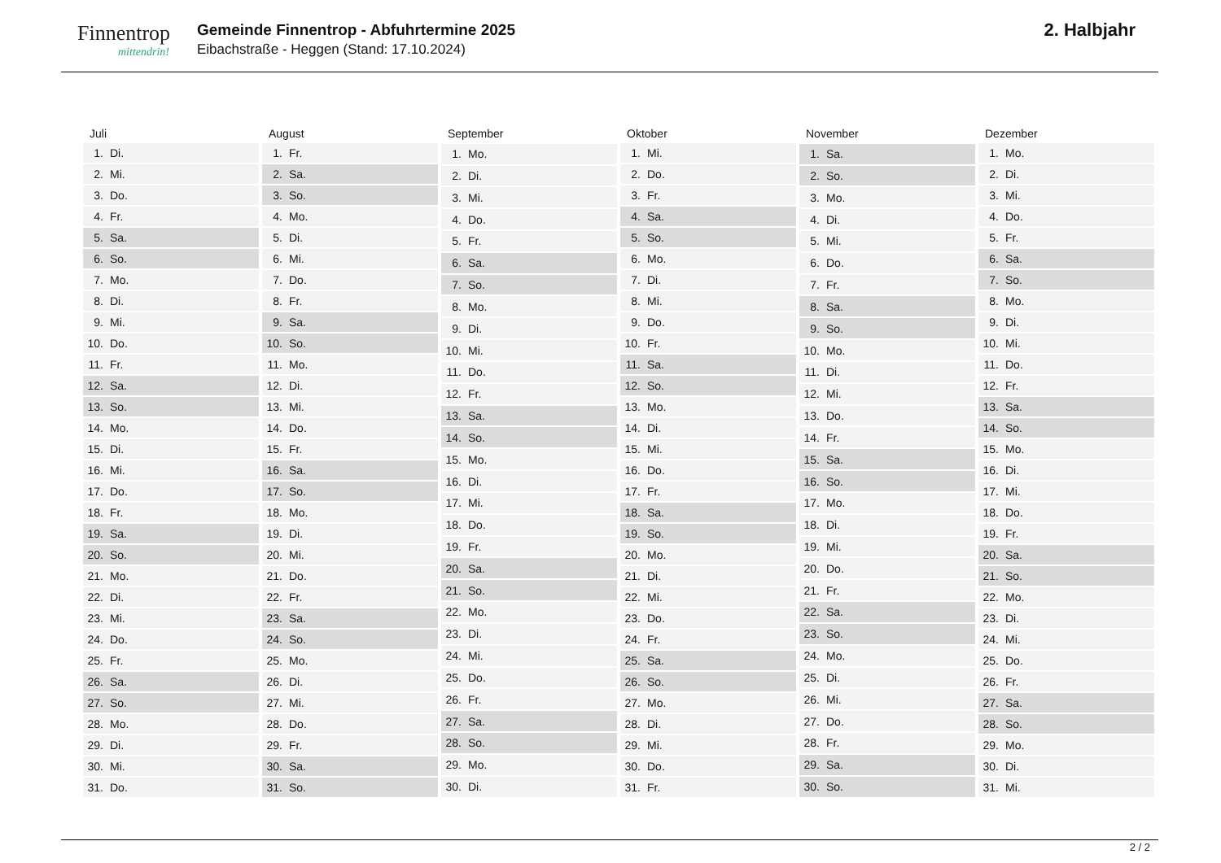Finnentrop
mittendrin!
Gemeinde Finnentrop - Abfuhrtermine 2025
Eibachstraße - Heggen (Stand: 17.10.2024)
2. Halbjahr
| Juli | |
| --- | --- |
| 1. | Di. |
| 2. | Mi. |
| 3. | Do. |
| 4. | Fr. |
| 5. | Sa. |
| 6. | So. |
| 7. | Mo. |
| 8. | Di. |
| 9. | Mi. |
| 10. | Do. |
| 11. | Fr. |
| 12. | Sa. |
| 13. | So. |
| 14. | Mo. |
| 15. | Di. |
| 16. | Mi. |
| 17. | Do. |
| 18. | Fr. |
| 19. | Sa. |
| 20. | So. |
| 21. | Mo. |
| 22. | Di. |
| 23. | Mi. |
| 24. | Do. |
| 25. | Fr. |
| 26. | Sa. |
| 27. | So. |
| 28. | Mo. |
| 29. | Di. |
| 30. | Mi. |
| 31. | Do. |
| August | |
| --- | --- |
| 1. | Fr. |
| 2. | Sa. |
| 3. | So. |
| 4. | Mo. |
| 5. | Di. |
| 6. | Mi. |
| 7. | Do. |
| 8. | Fr. |
| 9. | Sa. |
| 10. | So. |
| 11. | Mo. |
| 12. | Di. |
| 13. | Mi. |
| 14. | Do. |
| 15. | Fr. |
| 16. | Sa. |
| 17. | So. |
| 18. | Mo. |
| 19. | Di. |
| 20. | Mi. |
| 21. | Do. |
| 22. | Fr. |
| 23. | Sa. |
| 24. | So. |
| 25. | Mo. |
| 26. | Di. |
| 27. | Mi. |
| 28. | Do. |
| 29. | Fr. |
| 30. | Sa. |
| 31. | So. |
| September | |
| --- | --- |
| 1. | Mo. |
| 2. | Di. |
| 3. | Mi. |
| 4. | Do. |
| 5. | Fr. |
| 6. | Sa. |
| 7. | So. |
| 8. | Mo. |
| 9. | Di. |
| 10. | Mi. |
| 11. | Do. |
| 12. | Fr. |
| 13. | Sa. |
| 14. | So. |
| 15. | Mo. |
| 16. | Di. |
| 17. | Mi. |
| 18. | Do. |
| 19. | Fr. |
| 20. | Sa. |
| 21. | So. |
| 22. | Mo. |
| 23. | Di. |
| 24. | Mi. |
| 25. | Do. |
| 26. | Fr. |
| 27. | Sa. |
| 28. | So. |
| 29. | Mo. |
| 30. | Di. |
| Oktober | |
| --- | --- |
| 1. | Mi. |
| 2. | Do. |
| 3. | Fr. |
| 4. | Sa. |
| 5. | So. |
| 6. | Mo. |
| 7. | Di. |
| 8. | Mi. |
| 9. | Do. |
| 10. | Fr. |
| 11. | Sa. |
| 12. | So. |
| 13. | Mo. |
| 14. | Di. |
| 15. | Mi. |
| 16. | Do. |
| 17. | Fr. |
| 18. | Sa. |
| 19. | So. |
| 20. | Mo. |
| 21. | Di. |
| 22. | Mi. |
| 23. | Do. |
| 24. | Fr. |
| 25. | Sa. |
| 26. | So. |
| 27. | Mo. |
| 28. | Di. |
| 29. | Mi. |
| 30. | Do. |
| 31. | Fr. |
| November | |
| --- | --- |
| 1. | Sa. |
| 2. | So. |
| 3. | Mo. |
| 4. | Di. |
| 5. | Mi. |
| 6. | Do. |
| 7. | Fr. |
| 8. | Sa. |
| 9. | So. |
| 10. | Mo. |
| 11. | Di. |
| 12. | Mi. |
| 13. | Do. |
| 14. | Fr. |
| 15. | Sa. |
| 16. | So. |
| 17. | Mo. |
| 18. | Di. |
| 19. | Mi. |
| 20. | Do. |
| 21. | Fr. |
| 22. | Sa. |
| 23. | So. |
| 24. | Mo. |
| 25. | Di. |
| 26. | Mi. |
| 27. | Do. |
| 28. | Fr. |
| 29. | Sa. |
| 30. | So. |
| Dezember | |
| --- | --- |
| 1. | Mo. |
| 2. | Di. |
| 3. | Mi. |
| 4. | Do. |
| 5. | Fr. |
| 6. | Sa. |
| 7. | So. |
| 8. | Mo. |
| 9. | Di. |
| 10. | Mi. |
| 11. | Do. |
| 12. | Fr. |
| 13. | Sa. |
| 14. | So. |
| 15. | Mo. |
| 16. | Di. |
| 17. | Mi. |
| 18. | Do. |
| 19. | Fr. |
| 20. | Sa. |
| 21. | So. |
| 22. | Mo. |
| 23. | Di. |
| 24. | Mi. |
| 25. | Do. |
| 26. | Fr. |
| 27. | Sa. |
| 28. | So. |
| 29. | Mo. |
| 30. | Di. |
| 31. | Mi. |
2 / 2